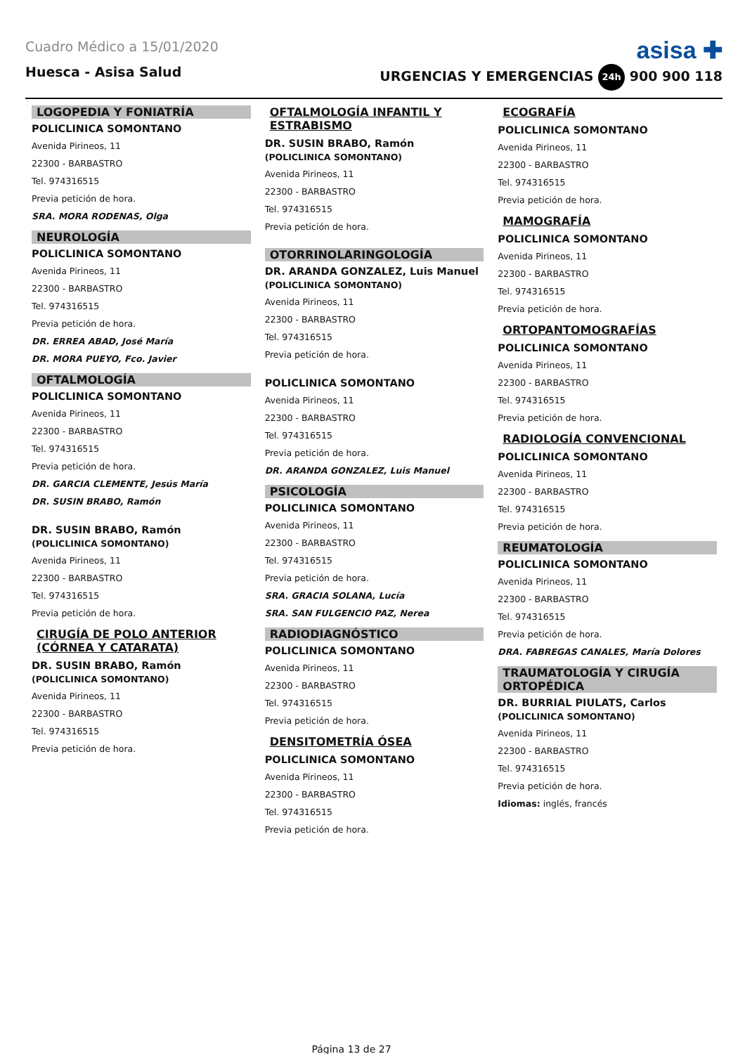Cuadro Médico a 15/01/2020
asisa ✚
Huesca - Asisa Salud URGENCIAS Y EMERGENCIAS 24h 900 900 118
LOGOPEDIA Y FONIATRÍA
POLICLINICA SOMONTANO
Avenida Pirineos, 11
22300 - BARBASTRO
Tel. 974316515
Previa petición de hora.
SRA. MORA RODENAS, Olga
NEUROLOGÍA
POLICLINICA SOMONTANO
Avenida Pirineos, 11
22300 - BARBASTRO
Tel. 974316515
Previa petición de hora.
DR. ERREA ABAD, José María
DR. MORA PUEYO, Fco. Javier
OFTALMOLOGÍA
POLICLINICA SOMONTANO
Avenida Pirineos, 11
22300 - BARBASTRO
Tel. 974316515
Previa petición de hora.
DR. GARCIA CLEMENTE, Jesús María
DR. SUSIN BRABO, Ramón
DR. SUSIN BRABO, Ramón
(POLICLINICA SOMONTANO)
Avenida Pirineos, 11
22300 - BARBASTRO
Tel. 974316515
Previa petición de hora.
CIRUGÍA DE POLO ANTERIOR (CÓRNEA Y CATARATA)
DR. SUSIN BRABO, Ramón
(POLICLINICA SOMONTANO)
Avenida Pirineos, 11
22300 - BARBASTRO
Tel. 974316515
Previa petición de hora.
OFTALMOLOGÍA INFANTIL Y ESTRABISMO
DR. SUSIN BRABO, Ramón
(POLICLINICA SOMONTANO)
Avenida Pirineos, 11
22300 - BARBASTRO
Tel. 974316515
Previa petición de hora.
OTORRINOLARINGOLOGÍA
DR. ARANDA GONZALEZ, Luis Manuel
(POLICLINICA SOMONTANO)
Avenida Pirineos, 11
22300 - BARBASTRO
Tel. 974316515
Previa petición de hora.
POLICLINICA SOMONTANO
Avenida Pirineos, 11
22300 - BARBASTRO
Tel. 974316515
Previa petición de hora.
DR. ARANDA GONZALEZ, Luis Manuel
PSICOLOGÍA
POLICLINICA SOMONTANO
Avenida Pirineos, 11
22300 - BARBASTRO
Tel. 974316515
Previa petición de hora.
SRA. GRACIA SOLANA, Lucía
SRA. SAN FULGENCIO PAZ, Nerea
RADIODIAGNÓSTICO
POLICLINICA SOMONTANO
Avenida Pirineos, 11
22300 - BARBASTRO
Tel. 974316515
Previa petición de hora.
DENSITOMETRÍA ÓSEA
POLICLINICA SOMONTANO
Avenida Pirineos, 11
22300 - BARBASTRO
Tel. 974316515
Previa petición de hora.
ECOGRAFÍA
POLICLINICA SOMONTANO
Avenida Pirineos, 11
22300 - BARBASTRO
Tel. 974316515
Previa petición de hora.
MAMOGRAFÍA
POLICLINICA SOMONTANO
Avenida Pirineos, 11
22300 - BARBASTRO
Tel. 974316515
Previa petición de hora.
ORTOPANTOMOGRAFÍAS
POLICLINICA SOMONTANO
Avenida Pirineos, 11
22300 - BARBASTRO
Tel. 974316515
Previa petición de hora.
RADIOLOGÍA CONVENCIONAL
POLICLINICA SOMONTANO
Avenida Pirineos, 11
22300 - BARBASTRO
Tel. 974316515
Previa petición de hora.
REUMATOLOGÍA
POLICLINICA SOMONTANO
Avenida Pirineos, 11
22300 - BARBASTRO
Tel. 974316515
Previa petición de hora.
DRA. FABREGAS CANALES, María Dolores
TRAUMATOLOGÍA Y CIRUGÍA ORTOPÉDICA
DR. BURRIAL PIULATS, Carlos
(POLICLINICA SOMONTANO)
Avenida Pirineos, 11
22300 - BARBASTRO
Tel. 974316515
Previa petición de hora.
Idiomas: inglés, francés
Página 13 de 27